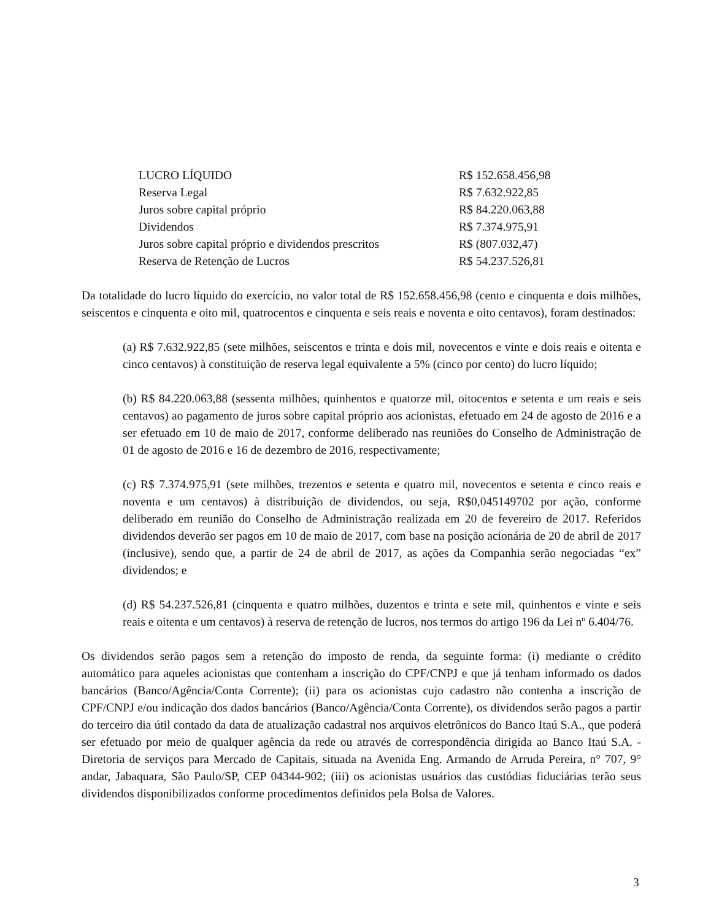| LUCRO LÍQUIDO | R$ 152.658.456,98 |
| Reserva Legal | R$ 7.632.922,85 |
| Juros sobre capital próprio | R$ 84.220.063,88 |
| Dividendos | R$ 7.374.975,91 |
| Juros sobre capital próprio e dividendos prescritos | R$ (807.032,47) |
| Reserva de Retenção de Lucros | R$ 54.237.526,81 |
Da totalidade do lucro líquido do exercício, no valor total de R$ 152.658.456,98 (cento e cinquenta e dois milhões, seiscentos e cinquenta e oito mil, quatrocentos e cinquenta e seis reais e noventa e oito centavos), foram destinados:
(a) R$ 7.632.922,85 (sete milhões, seiscentos e trinta e dois mil, novecentos e vinte e dois reais e oitenta e cinco centavos) à constituição de reserva legal equivalente a 5% (cinco por cento) do lucro líquido;
(b) R$ 84.220.063,88 (sessenta milhões, quinhentos e quatorze mil, oitocentos e setenta e um reais e seis centavos) ao pagamento de juros sobre capital próprio aos acionistas, efetuado em 24 de agosto de 2016 e a ser efetuado em 10 de maio de 2017, conforme deliberado nas reuniões do Conselho de Administração de 01 de agosto de 2016 e 16 de dezembro de 2016, respectivamente;
(c) R$ 7.374.975,91 (sete milhões, trezentos e setenta e quatro mil, novecentos e setenta e cinco reais e noventa e um centavos) à distribuição de dividendos, ou seja, R$0,045149702 por ação, conforme deliberado em reunião do Conselho de Administração realizada em 20 de fevereiro de 2017. Referidos dividendos deverão ser pagos em 10 de maio de 2017, com base na posição acionária de 20 de abril de 2017 (inclusive), sendo que, a partir de 24 de abril de 2017, as ações da Companhia serão negociadas “ex” dividendos; e
(d) R$ 54.237.526,81 (cinquenta e quatro milhões, duzentos e trinta e sete mil, quinhentos e vinte e seis reais e oitenta e um centavos) à reserva de retenção de lucros, nos termos do artigo 196 da Lei nº 6.404/76.
Os dividendos serão pagos sem a retenção do imposto de renda, da seguinte forma: (i) mediante o crédito automático para aqueles acionistas que contenham a inscrição do CPF/CNPJ e que já tenham informado os dados bancários (Banco/Agência/Conta Corrente); (ii) para os acionistas cujo cadastro não contenha a inscrição de CPF/CNPJ e/ou indicação dos dados bancários (Banco/Agência/Conta Corrente), os dividendos serão pagos a partir do terceiro dia útil contado da data de atualização cadastral nos arquivos eletrônicos do Banco Itaú S.A., que poderá ser efetuado por meio de qualquer agência da rede ou através de correspondência dirigida ao Banco Itaú S.A. - Diretoria de serviços para Mercado de Capitais, situada na Avenida Eng. Armando de Arruda Pereira, n° 707, 9° andar, Jabaquara, São Paulo/SP, CEP 04344-902; (iii) os acionistas usuários das custódias fiduciárias terão seus dividendos disponibilizados conforme procedimentos definidos pela Bolsa de Valores.
3